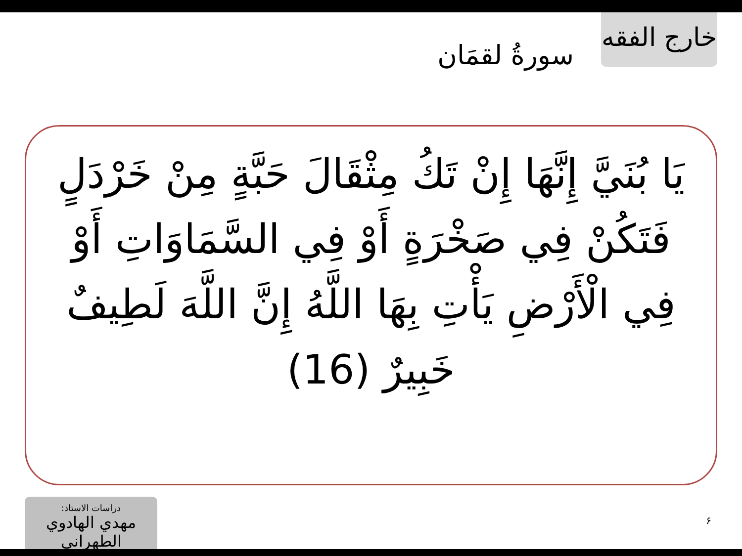خارج الفقه
سورةُ لقمَان
يَا بُنَيَّ إِنَّهَا إِنْ تَكُ مِثْقَالَ حَبَّةٍ مِنْ خَرْدَلٍ فَتَكُنْ فِي صَخْرَةٍ أَوْ فِي السَّمَاوَاتِ أَوْ فِي الْأَرْضِ يَأْتِ بِهَا اللَّهُ إِنَّ اللَّهَ لَطِيفٌ خَبِيرٌ (16)
دراسات الاستاذ:
مهدي الهادوي الطهراني
۶